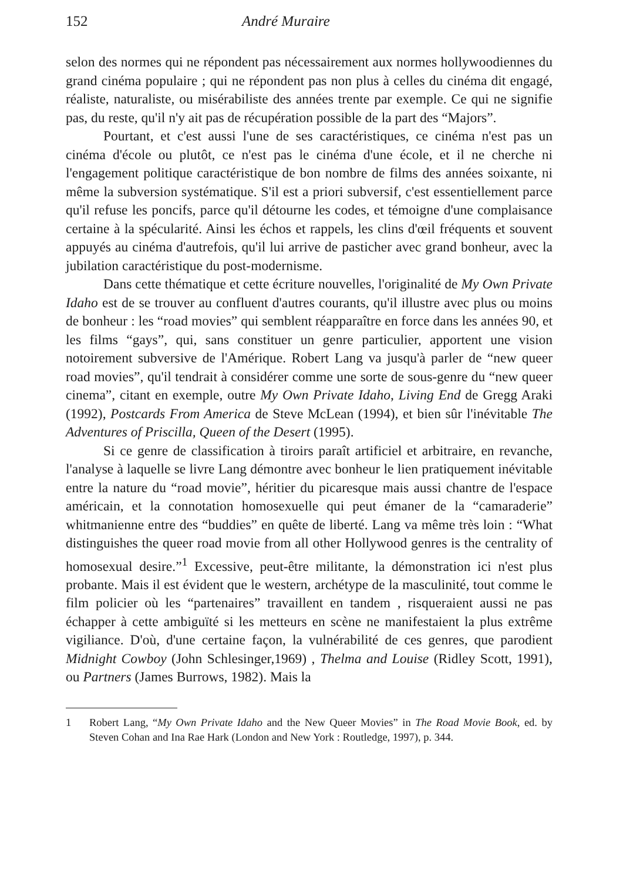152 André Muraire
selon des normes qui ne répondent pas nécessairement aux normes hollywoodiennes du grand cinéma populaire ; qui ne répondent pas non plus à celles du cinéma dit engagé, réaliste, naturaliste, ou misérabiliste des années trente par exemple. Ce qui ne signifie pas, du reste, qu'il n'y ait pas de récupération possible de la part des “Majors”.
Pourtant, et c'est aussi l'une de ses caractéristiques, ce cinéma n'est pas un cinéma d'école ou plutôt, ce n'est pas le cinéma d'une école, et il ne cherche ni l'engagement politique caractéristique de bon nombre de films des années soixante, ni même la subversion systématique. S'il est a priori subversif, c'est essentiellement parce qu'il refuse les poncifs, parce qu'il détourne les codes, et témoigne d'une complaisance certaine à la spécularité. Ainsi les échos et rappels, les clins d'œil fréquents et souvent appuyés au cinéma d'autrefois, qu'il lui arrive de pasticher avec grand bonheur, avec la jubilation caractéristique du post-modernisme.
Dans cette thématique et cette écriture nouvelles, l'originalité de My Own Private Idaho est de se trouver au confluent d'autres courants, qu'il illustre avec plus ou moins de bonheur : les “road movies” qui semblent réapparaître en force dans les années 90, et les films “gays”, qui, sans constituer un genre particulier, apportent une vision notoirement subversive de l'Amérique. Robert Lang va jusqu'à parler de “new queer road movies”, qu'il tendrait à considérer comme une sorte de sous-genre du “new queer cinema”, citant en exemple, outre My Own Private Idaho, Living End de Gregg Araki (1992), Postcards From America de Steve McLean (1994), et bien sûr l'inévitable The Adventures of Priscilla, Queen of the Desert (1995).
Si ce genre de classification à tiroirs paraît artificiel et arbitraire, en revanche, l'analyse à laquelle se livre Lang démontre avec bonheur le lien pratiquement inévitable entre la nature du “road movie”, héritier du picaresque mais aussi chantre de l'espace américain, et la connotation homosexuelle qui peut émaner de la “camaraderie” whitmanienne entre des “buddies” en quête de liberté. Lang va même très loin : “What distinguishes the queer road movie from all other Hollywood genres is the centrality of homosexual desire.”<sup>1</sup> Excessive, peut-être militante, la démonstration ici n'est plus probante. Mais il est évident que le western, archétype de la masculinité, tout comme le film policier où les “partenaires” travaillent en tandem , risqueraient aussi ne pas échapper à cette ambiguïté si les metteurs en scène ne manifestaient la plus extrême vigiliance. D'où, d'une certaine façon, la vulnérabilité de ces genres, que parodient Midnight Cowboy (John Schlesinger,1969) , Thelma and Louise (Ridley Scott, 1991), ou Partners (James Burrows, 1982). Mais la
1 Robert Lang, “My Own Private Idaho and the New Queer Movies” in The Road Movie Book, ed. by Steven Cohan and Ina Rae Hark (London and New York : Routledge, 1997), p. 344.